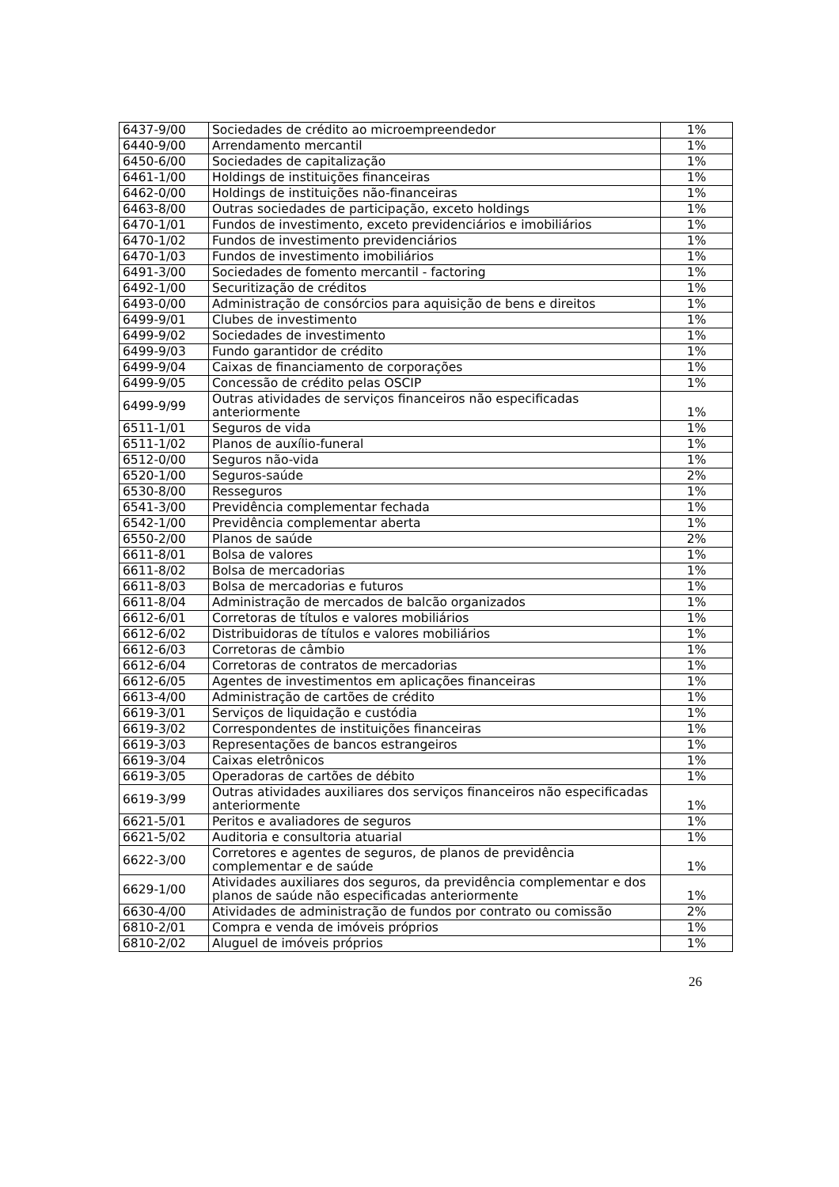| 6437-9/00 | Sociedades de crédito ao microempreendedor | 1% |
| 6440-9/00 | Arrendamento mercantil | 1% |
| 6450-6/00 | Sociedades de capitalização | 1% |
| 6461-1/00 | Holdings de instituições financeiras | 1% |
| 6462-0/00 | Holdings de instituições não-financeiras | 1% |
| 6463-8/00 | Outras sociedades de participação, exceto holdings | 1% |
| 6470-1/01 | Fundos de investimento, exceto previdenciários e imobiliários | 1% |
| 6470-1/02 | Fundos de investimento previdenciários | 1% |
| 6470-1/03 | Fundos de investimento imobiliários | 1% |
| 6491-3/00 | Sociedades de fomento mercantil - factoring | 1% |
| 6492-1/00 | Securitização de créditos | 1% |
| 6493-0/00 | Administração de consórcios para aquisição de bens e direitos | 1% |
| 6499-9/01 | Clubes de investimento | 1% |
| 6499-9/02 | Sociedades de investimento | 1% |
| 6499-9/03 | Fundo garantidor de crédito | 1% |
| 6499-9/04 | Caixas de financiamento de corporações | 1% |
| 6499-9/05 | Concessão de crédito pelas OSCIP | 1% |
| 6499-9/99 | Outras atividades de serviços financeiros não especificadas anteriormente | 1% |
| 6511-1/01 | Seguros de vida | 1% |
| 6511-1/02 | Planos de auxílio-funeral | 1% |
| 6512-0/00 | Seguros não-vida | 1% |
| 6520-1/00 | Seguros-saúde | 2% |
| 6530-8/00 | Resseguros | 1% |
| 6541-3/00 | Previdência complementar fechada | 1% |
| 6542-1/00 | Previdência complementar aberta | 1% |
| 6550-2/00 | Planos de saúde | 2% |
| 6611-8/01 | Bolsa de valores | 1% |
| 6611-8/02 | Bolsa de mercadorias | 1% |
| 6611-8/03 | Bolsa de mercadorias e futuros | 1% |
| 6611-8/04 | Administração de mercados de balcão organizados | 1% |
| 6612-6/01 | Corretoras de títulos e valores mobiliários | 1% |
| 6612-6/02 | Distribuidoras de títulos e valores mobiliários | 1% |
| 6612-6/03 | Corretoras de câmbio | 1% |
| 6612-6/04 | Corretoras de contratos de mercadorias | 1% |
| 6612-6/05 | Agentes de investimentos em aplicações financeiras | 1% |
| 6613-4/00 | Administração de cartões de crédito | 1% |
| 6619-3/01 | Serviços de liquidação e custódia | 1% |
| 6619-3/02 | Correspondentes de instituições financeiras | 1% |
| 6619-3/03 | Representações de bancos estrangeiros | 1% |
| 6619-3/04 | Caixas eletrônicos | 1% |
| 6619-3/05 | Operadoras de cartões de débito | 1% |
| 6619-3/99 | Outras atividades auxiliares dos serviços financeiros não especificadas anteriormente | 1% |
| 6621-5/01 | Peritos e avaliadores de seguros | 1% |
| 6621-5/02 | Auditoria e consultoria atuarial | 1% |
| 6622-3/00 | Corretores e agentes de seguros, de planos de previdência complementar e de saúde | 1% |
| 6629-1/00 | Atividades auxiliares dos seguros, da previdência complementar e dos planos de saúde não especificadas anteriormente | 1% |
| 6630-4/00 | Atividades de administração de fundos por contrato ou comissão | 2% |
| 6810-2/01 | Compra e venda de imóveis próprios | 1% |
| 6810-2/02 | Aluguel de imóveis próprios | 1% |
26